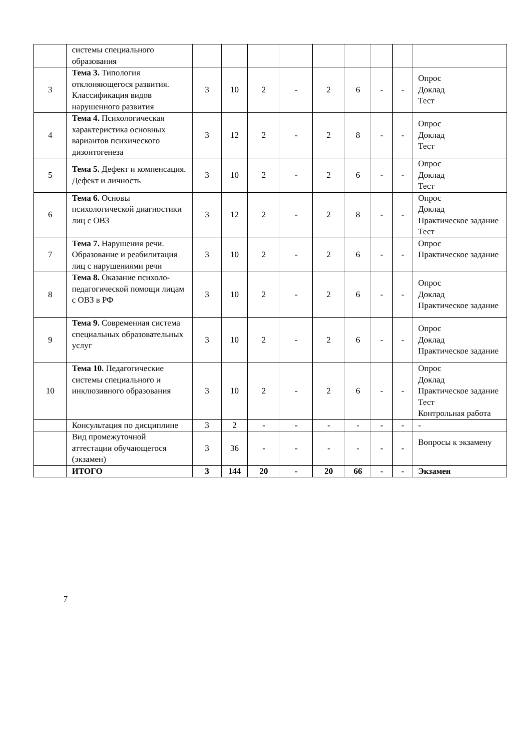| | системы специального образования | | | | | | | | | |
| 3 | Тема 3. Типология отклоняющегося развития. Классификация видов нарушенного развития | 3 | 10 | 2 | - | 2 | 6 | - | - | Опрос Доклад Тест |
| 4 | Тема 4. Психологическая характеристика основных вариантов психического дизонтогенеза | 3 | 12 | 2 | - | 2 | 8 | - | - | Опрос Доклад Тест |
| 5 | Тема 5. Дефект и компенсация. Дефект и личность | 3 | 10 | 2 | - | 2 | 6 | - | - | Опрос Доклад Тест |
| 6 | Тема 6. Основы психологической диагностики лиц с ОВЗ | 3 | 12 | 2 | - | 2 | 8 | - | - | Опрос Доклад Практическое задание Тест |
| 7 | Тема 7. Нарушения речи. Образование и реабилитация лиц с нарушениями речи | 3 | 10 | 2 | - | 2 | 6 | - | - | Опрос Практическое задание |
| 8 | Тема 8. Оказание психоло-педагогической помощи лицам с ОВЗ в РФ | 3 | 10 | 2 | - | 2 | 6 | - | - | Опрос Доклад Практическое задание |
| 9 | Тема 9. Современная система специальных образовательных услуг | 3 | 10 | 2 | - | 2 | 6 | - | - | Опрос Доклад Практическое задание |
| 10 | Тема 10. Педагогические системы специального и инклюзивного образования | 3 | 10 | 2 | - | 2 | 6 | - | - | Опрос Доклад Практическое задание Тест Контрольная работа |
| | Консультация по дисциплине | 3 | 2 | - | - | - | - | - | - | - |
| | Вид промежуточной аттестации обучающегося (экзамен) | 3 | 36 | - | - | - | - | - | - | Вопросы к экзамену |
| | ИТОГО | 3 | 144 | 20 | - | 20 | 66 | - | - | Экзамен |
7